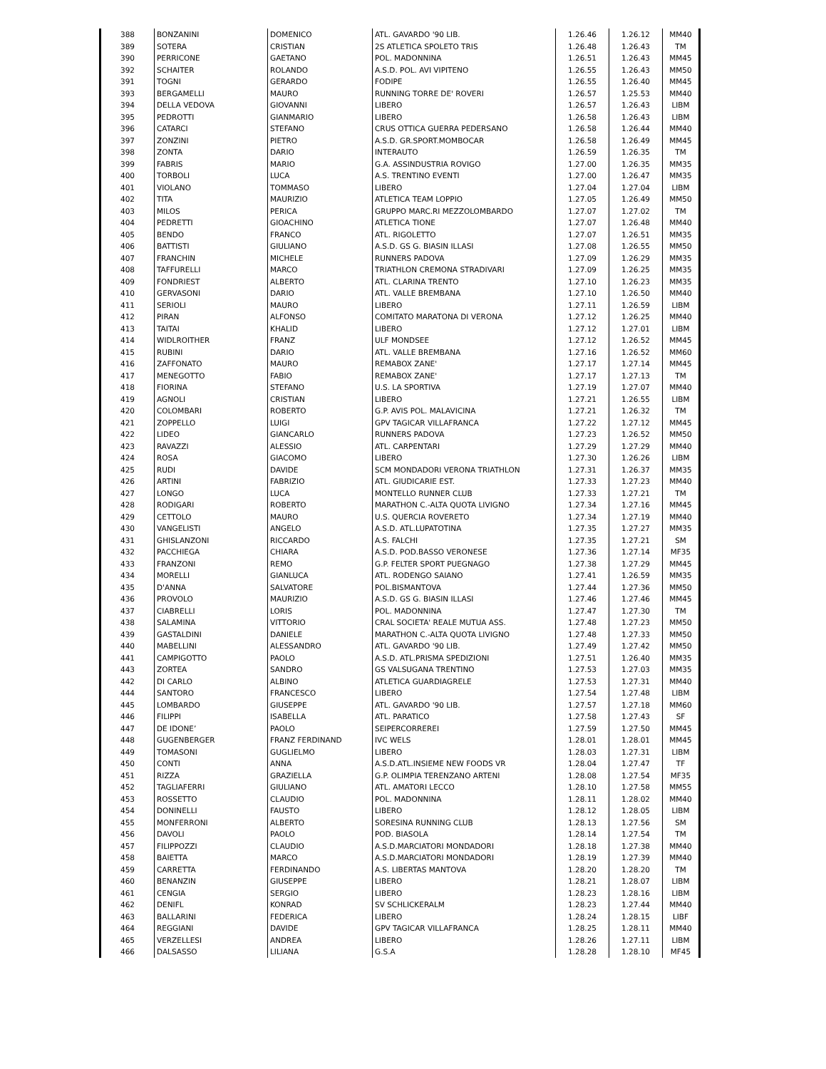| 388 | BONZANINI | DOMENICO | ATL. GAVARDO '90 LIB. | 1.26.46 | 1.26.12 | MM40 |
| 389 | SOTERA | CRISTIAN | 2S ATLETICA SPOLETO TRIS | 1.26.48 | 1.26.43 | TM |
| 390 | PERRICONE | GAETANO | POL. MADONNINA | 1.26.51 | 1.26.43 | MM45 |
| 392 | SCHAITER | ROLANDO | A.S.D. POL. AVI VIPITENO | 1.26.55 | 1.26.43 | MM50 |
| 391 | TOGNI | GERARDO | FODIPE | 1.26.55 | 1.26.40 | MM45 |
| 393 | BERGAMELLI | MAURO | RUNNING TORRE DE' ROVERI | 1.26.57 | 1.25.53 | MM40 |
| 394 | DELLA VEDOVA | GIOVANNI | LIBERO | 1.26.57 | 1.26.43 | LIBM |
| 395 | PEDROTTI | GIANMARIO | LIBERO | 1.26.58 | 1.26.43 | LIBM |
| 396 | CATARCI | STEFANO | CRUS OTTICA GUERRA PEDERSANO | 1.26.58 | 1.26.44 | MM40 |
| 397 | ZONZINI | PIETRO | A.S.D. GR.SPORT.MOMBOCAR | 1.26.58 | 1.26.49 | MM45 |
| 398 | ZONTA | DARIO | INTERAUTO | 1.26.59 | 1.26.35 | TM |
| 399 | FABRIS | MARIO | G.A. ASSINDUSTRIA ROVIGO | 1.27.00 | 1.26.35 | MM35 |
| 400 | TORBOLI | LUCA | A.S. TRENTINO EVENTI | 1.27.00 | 1.26.47 | MM35 |
| 401 | VIOLANO | TOMMASO | LIBERO | 1.27.04 | 1.27.04 | LIBM |
| 402 | TITA | MAURIZIO | ATLETICA TEAM LOPPIO | 1.27.05 | 1.26.49 | MM50 |
| 403 | MILOS | PERICA | GRUPPO MARC.RI MEZZOLOMBARDO | 1.27.07 | 1.27.02 | TM |
| 404 | PEDRETTI | GIOACHINO | ATLETICA TIONE | 1.27.07 | 1.26.48 | MM40 |
| 405 | BENDO | FRANCO | ATL. RIGOLETTO | 1.27.07 | 1.26.51 | MM35 |
| 406 | BATTISTI | GIULIANO | A.S.D. GS G. BIASIN ILLASI | 1.27.08 | 1.26.55 | MM50 |
| 407 | FRANCHIN | MICHELE | RUNNERS PADOVA | 1.27.09 | 1.26.29 | MM35 |
| 408 | TAFFURELLI | MARCO | TRIATHLON CREMONA STRADIVARI | 1.27.09 | 1.26.25 | MM35 |
| 409 | FONDRIEST | ALBERTO | ATL. CLARINA TRENTO | 1.27.10 | 1.26.23 | MM35 |
| 410 | GERVASONI | DARIO | ATL. VALLE BREMBANA | 1.27.10 | 1.26.50 | MM40 |
| 411 | SERIOLI | MAURO | LIBERO | 1.27.11 | 1.26.59 | LIBM |
| 412 | PIRAN | ALFONSO | COMITATO MARATONA DI VERONA | 1.27.12 | 1.26.25 | MM40 |
| 413 | TAITAI | KHALID | LIBERO | 1.27.12 | 1.27.01 | LIBM |
| 414 | WIDLROITHER | FRANZ | ULF MONDSEE | 1.27.12 | 1.26.52 | MM45 |
| 415 | RUBINI | DARIO | ATL. VALLE BREMBANA | 1.27.16 | 1.26.52 | MM60 |
| 416 | ZAFFONATO | MAURO | REMABOX ZANE' | 1.27.17 | 1.27.14 | MM45 |
| 417 | MENEGOTTO | FABIO | REMABOX ZANE' | 1.27.17 | 1.27.13 | TM |
| 418 | FIORINA | STEFANO | U.S. LA SPORTIVA | 1.27.19 | 1.27.07 | MM40 |
| 419 | AGNOLI | CRISTIAN | LIBERO | 1.27.21 | 1.26.55 | LIBM |
| 420 | COLOMBARI | ROBERTO | G.P. AVIS POL. MALAVICINA | 1.27.21 | 1.26.32 | TM |
| 421 | ZOPPELLO | LUIGI | GPV TAGICAR VILLAFRANCA | 1.27.22 | 1.27.12 | MM45 |
| 422 | LIDEO | GIANCARLO | RUNNERS PADOVA | 1.27.23 | 1.26.52 | MM50 |
| 423 | RAVAZZI | ALESSIO | ATL. CARPENTARI | 1.27.29 | 1.27.29 | MM40 |
| 424 | ROSA | GIACOMO | LIBERO | 1.27.30 | 1.26.26 | LIBM |
| 425 | RUDI | DAVIDE | SCM MONDADORI VERONA TRIATHLON | 1.27.31 | 1.26.37 | MM35 |
| 426 | ARTINI | FABRIZIO | ATL. GIUDICARIE EST. | 1.27.33 | 1.27.23 | MM40 |
| 427 | LONGO | LUCA | MONTELLO RUNNER CLUB | 1.27.33 | 1.27.21 | TM |
| 428 | RODIGARI | ROBERTO | MARATHON C.-ALTA QUOTA LIVIGNO | 1.27.34 | 1.27.16 | MM45 |
| 429 | CETTOLO | MAURO | U.S. QUERCIA ROVERETO | 1.27.34 | 1.27.19 | MM40 |
| 430 | VANGELISTI | ANGELO | A.S.D. ATL.LUPATOTINA | 1.27.35 | 1.27.27 | MM35 |
| 431 | GHISLANZONI | RICCARDO | A.S. FALCHI | 1.27.35 | 1.27.21 | SM |
| 432 | PACCHIEGA | CHIARA | A.S.D. POD.BASSO VERONESE | 1.27.36 | 1.27.14 | MF35 |
| 433 | FRANZONI | REMO | G.P. FELTER SPORT PUEGNAGO | 1.27.38 | 1.27.29 | MM45 |
| 434 | MORELLI | GIANLUCA | ATL. RODENGO SAIANO | 1.27.41 | 1.26.59 | MM35 |
| 435 | D'ANNA | SALVATORE | POL.BISMANTOVA | 1.27.44 | 1.27.36 | MM50 |
| 436 | PROVOLO | MAURIZIO | A.S.D. GS G. BIASIN ILLASI | 1.27.46 | 1.27.46 | MM45 |
| 437 | CIABRELLI | LORIS | POL. MADONNINA | 1.27.47 | 1.27.30 | TM |
| 438 | SALAMINA | VITTORIO | CRAL SOCIETA' REALE MUTUA ASS. | 1.27.48 | 1.27.23 | MM50 |
| 439 | GASTALDINI | DANIELE | MARATHON C.-ALTA QUOTA LIVIGNO | 1.27.48 | 1.27.33 | MM50 |
| 440 | MABELLINI | ALESSANDRO | ATL. GAVARDO '90 LIB. | 1.27.49 | 1.27.42 | MM50 |
| 441 | CAMPIGOTTO | PAOLO | A.S.D. ATL.PRISMA SPEDIZIONI | 1.27.51 | 1.26.40 | MM35 |
| 443 | ZORTEA | SANDRO | GS VALSUGANA TRENTINO | 1.27.53 | 1.27.03 | MM35 |
| 442 | DI CARLO | ALBINO | ATLETICA GUARDIAGRELE | 1.27.53 | 1.27.31 | MM40 |
| 444 | SANTORO | FRANCESCO | LIBERO | 1.27.54 | 1.27.48 | LIBM |
| 445 | LOMBARDO | GIUSEPPE | ATL. GAVARDO '90 LIB. | 1.27.57 | 1.27.18 | MM60 |
| 446 | FILIPPI | ISABELLA | ATL. PARATICO | 1.27.58 | 1.27.43 | SF |
| 447 | DE IDONE’ | PAOLO | SEIPERCORREREI | 1.27.59 | 1.27.50 | MM45 |
| 448 | GUGENBERGER | FRANZ FERDINAND | IVC WELS | 1.28.01 | 1.28.01 | MM45 |
| 449 | TOMASONI | GUGLIELMO | LIBERO | 1.28.03 | 1.27.31 | LIBM |
| 450 | CONTI | ANNA | A.S.D.ATL.INSIEME NEW FOODS VR | 1.28.04 | 1.27.47 | TF |
| 451 | RIZZA | GRAZIELLA | G.P. OLIMPIA TERENZANO ARTENI | 1.28.08 | 1.27.54 | MF35 |
| 452 | TAGLIAFERRI | GIULIANO | ATL. AMATORI LECCO | 1.28.10 | 1.27.58 | MM55 |
| 453 | ROSSETTO | CLAUDIO | POL. MADONNINA | 1.28.11 | 1.28.02 | MM40 |
| 454 | DONINELLI | FAUSTO | LIBERO | 1.28.12 | 1.28.05 | LIBM |
| 455 | MONFERRONI | ALBERTO | SORESINA RUNNING CLUB | 1.28.13 | 1.27.56 | SM |
| 456 | DAVOLI | PAOLO | POD. BIASOLA | 1.28.14 | 1.27.54 | TM |
| 457 | FILIPPOZZI | CLAUDIO | A.S.D.MARCIATORI MONDADORI | 1.28.18 | 1.27.38 | MM40 |
| 458 | BAIETTA | MARCO | A.S.D.MARCIATORI MONDADORI | 1.28.19 | 1.27.39 | MM40 |
| 459 | CARRETTA | FERDINANDO | A.S. LIBERTAS MANTOVA | 1.28.20 | 1.28.20 | TM |
| 460 | BENANZIN | GIUSEPPE | LIBERO | 1.28.21 | 1.28.07 | LIBM |
| 461 | CENGIA | SERGIO | LIBERO | 1.28.23 | 1.28.16 | LIBM |
| 462 | DENIFL | KONRAD | SV SCHLICKERALM | 1.28.23 | 1.27.44 | MM40 |
| 463 | BALLARINI | FEDERICA | LIBERO | 1.28.24 | 1.28.15 | LIBF |
| 464 | REGGIANI | DAVIDE | GPV TAGICAR VILLAFRANCA | 1.28.25 | 1.28.11 | MM40 |
| 465 | VERZELLESI | ANDREA | LIBERO | 1.28.26 | 1.27.11 | LIBM |
| 466 | DALSASSO | LILIANA | G.S.A | 1.28.28 | 1.28.10 | MF45 |